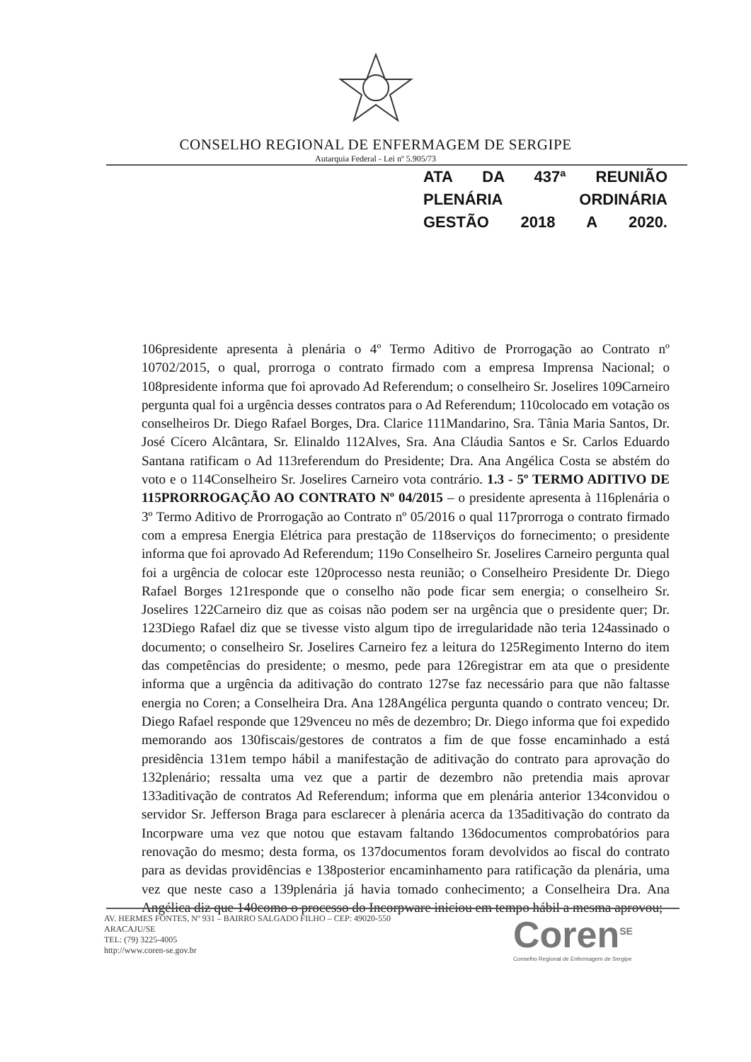CONSELHO REGIONAL DE ENFERMAGEM DE SERGIPE
Autarquia Federal - Lei nº 5.905/73
ATA DA 437ª REUNIÃO PLENÁRIA ORDINÁRIA
GESTÃO 2018 A 2020.
106presidente apresenta à plenária o 4º Termo Aditivo de Prorrogação ao Contrato nº 10702/2015, o qual, prorroga o contrato firmado com a empresa Imprensa Nacional; o 108presidente informa que foi aprovado Ad Referendum; o conselheiro Sr. Joselires 109Carneiro pergunta qual foi a urgência desses contratos para o Ad Referendum; 110colocado em votação os conselheiros Dr. Diego Rafael Borges, Dra. Clarice 111Mandarino, Sra. Tânia Maria Santos, Dr. José Cícero Alcântara, Sr. Elinaldo 112Alves, Sra. Ana Cláudia Santos e Sr. Carlos Eduardo Santana ratificam o Ad 113referendum do Presidente; Dra. Ana Angélica Costa se abstém do voto e o 114Conselheiro Sr. Joselires Carneiro vota contrário. 1.3 - 5º TERMO ADITIVO DE 115PRORROGAÇÃO AO CONTRATO Nº 04/2015 – o presidente apresenta à 116plenária o 3º Termo Aditivo de Prorrogação ao Contrato nº 05/2016 o qual 117prorroga o contrato firmado com a empresa Energia Elétrica para prestação de 118serviços do fornecimento; o presidente informa que foi aprovado Ad Referendum; 119o Conselheiro Sr. Joselires Carneiro pergunta qual foi a urgência de colocar este 120processo nesta reunião; o Conselheiro Presidente Dr. Diego Rafael Borges 121responde que o conselho não pode ficar sem energia; o conselheiro Sr. Joselires 122Carneiro diz que as coisas não podem ser na urgência que o presidente quer; Dr. 123Diego Rafael diz que se tivesse visto algum tipo de irregularidade não teria 124assinado o documento; o conselheiro Sr. Joselires Carneiro fez a leitura do 125Regimento Interno do item das competências do presidente; o mesmo, pede para 126registrar em ata que o presidente informa que a urgência da aditivação do contrato 127se faz necessário para que não faltasse energia no Coren; a Conselheira Dra. Ana 128Angélica pergunta quando o contrato venceu; Dr. Diego Rafael responde que 129venceu no mês de dezembro; Dr. Diego informa que foi expedido memorando aos 130fiscais/gestores de contratos a fim de que fosse encaminhado a está presidência 131em tempo hábil a manifestação de aditivação do contrato para aprovação do 132plenário; ressalta uma vez que a partir de dezembro não pretendia mais aprovar 133aditivação de contratos Ad Referendum; informa que em plenária anterior 134convidou o servidor Sr. Jefferson Braga para esclarecer à plenária acerca da 135aditivação do contrato da Incorpware uma vez que notou que estavam faltando 136documentos comprobatórios para renovação do mesmo; desta forma, os 137documentos foram devolvidos ao fiscal do contrato para as devidas providências e 138posterior encaminhamento para ratificação da plenária, uma vez que neste caso a 139plenária já havia tomado conhecimento; a Conselheira Dra. Ana Angélica diz que 140como o processo do Incorpware iniciou em tempo hábil a mesma aprovou;
AV. HERMES FONTES, Nº 931 – BAIRRO SALGADO FILHO – CEP: 49020-550
ARACAJU/SE
TEL: (79) 3225-4005
http://www.coren-se.gov.br
Coren<sup>SE</sup>
Conselho Regional de Enfermagem de Sergipe